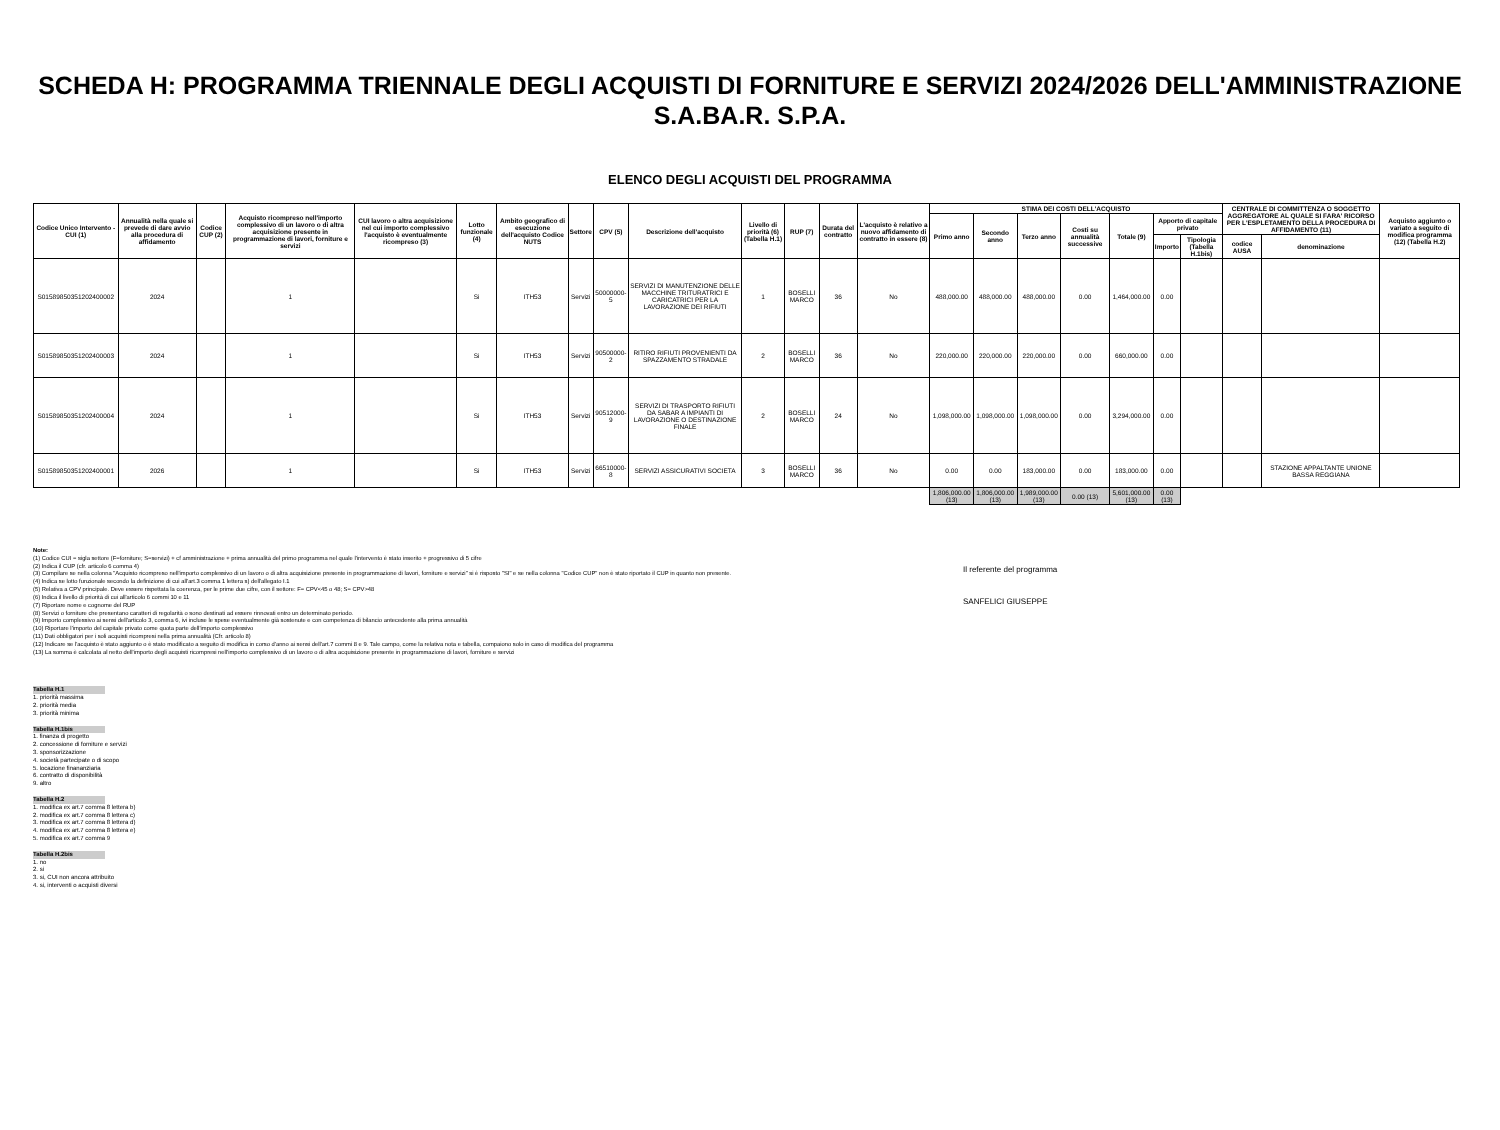SCHEDA H: PROGRAMMA TRIENNALE DEGLI ACQUISTI DI FORNITURE E SERVIZI 2024/2026 DELL'AMMINISTRAZIONE S.A.BA.R. S.P.A.
ELENCO DEGLI ACQUISTI DEL PROGRAMMA
| Codice Unico Intervento - CUI (1) | Annualità nella quale si prevede di dare avvio alla procedura di affidamento | Codice CUP (2) | Acquisto ricompreso nell'importo complessivo di un lavoro o di altra acquisizione presente in programmazione di lavori, forniture e servizi | CUI lavoro o altra acquisizione nel cui importo complessivo l'acquisto è eventualmente ricompreso (3) | Lotto funzionale (4) | Ambito geografico di esecuzione dell'acquisto Codice NUTS | Settore | CPV (5) | Descrizione dell'acquisto | Livello di priorità (6) (Tabella H.1) | RUP (7) | Durata del contratto | L'acquisto è relativo a nuovo affidamento di contratto in essere (8) | STIMA DEI COSTI DELL'ACQUISTO | | | | | | | CENTRALE DI COMMITTENZA O SOGGETTO AGGREGATORE AL QUALE SI FARA' RICORSO PER L'ESPLETAMENTO DELLA PROCEDURA DI AFFIDAMENTO (11) | | Acquisto aggiunto o variato a seguito di modifica programma (12) (Tabella H.2) |
| --- | --- | --- | --- | --- | --- | --- | --- | --- | --- | --- | --- | --- | --- | --- | --- | --- | --- | --- | --- | --- | --- | --- | --- |
| | | | | | | | | | | | | | | Primo anno | Secondo anno | Terzo anno | Costi su annualità successive | Totale (9) | Apporto di capitale privato | | | | |
| | | | | | | | | | | | | | | | | | | | Importo | Tipologia (Tabella H.1bis) | codice AUSA | denominazione | |
| S01589850351202400002 | 2024 | | 1 | | Si | ITH53 | Servizi | 50000000-5 | SERVIZI DI MANUTENZIONE DELLE MACCHINE TRITURATRICI E CARICATRICI PER LA LAVORAZIONE DEI RIFIUTI | 1 | BOSELLI MARCO | 36 | No | 488,000.00 | 488,000.00 | 488,000.00 | 0.00 | 1,464,000.00 | 0.00 | | | | |
| S01589850351202400003 | 2024 | | 1 | | Si | ITH53 | Servizi | 90500000-2 | RITIRO RIFIUTI PROVENIENTI DA SPAZZAMENTO STRADALE | 2 | BOSELLI MARCO | 36 | No | 220,000.00 | 220,000.00 | 220,000.00 | 0.00 | 660,000.00 | 0.00 | | | | |
| S01589850351202400004 | 2024 | | 1 | | Si | ITH53 | Servizi | 90512000-9 | SERVIZI DI TRASPORTO RIFIUTI DA SABAR A IMPIANTI DI LAVORAZIONE O DESTINAZIONE FINALE | 2 | BOSELLI MARCO | 24 | No | 1,098,000.00 | 1,098,000.00 | 1,098,000.00 | 0.00 | 3,294,000.00 | 0.00 | | | | |
| S01589850351202400001 | 2026 | | 1 | | Si | ITH53 | Servizi | 66510000-8 | SERVIZI ASSICURATIVI SOCIETA | 3 | BOSELLI MARCO | 36 | No | 0.00 | 0.00 | 183,000.00 | 0.00 | 183,000.00 | 0.00 | | | STAZIONE APPALTANTE UNIONE BASSA REGGIANA | |
| | | | | | | | | | | | | | | 1,806,000.00 (13) | 1,806,000.00 (13) | 1,989,000.00 (13) | 0.00 (13) | 5,601,000.00 (13) | 0.00 (13) | | | | |
Note:
(1) Codice CUI = sigla settore (F=forniture; S=servizi) + cf amministrazione + prima annualità del primo programma nel quale l'intervento è stato inserito + progressivo di 5 cifre
(2) Indica il CUP (cfr. articolo 6 comma 4)
(3) Compilare se nella colonna "Acquisto ricompreso nell'importo complessivo di un lavoro o di altra acquisizione presente in programmazione di lavori, forniture e servizi" si è risposto "SI" e se nella colonna "Codice CUP" non è stato riportato il CUP in quanto non presente.
(4) Indica se lotto funzionale secondo la definizione di cui all'art.3 comma 1 lettera s) dell'allegato I.1
(5) Relativa a CPV principale. Deve essere rispettata la coerenza, per le prime due cifre, con il settore: F= CPV<45 o 48; S= CPV>48
(6) Indica il livello di priorità di cui all'articolo 6 commi 10 e 11
(7) Riportare nome e cognome del RUP
(8) Servizi o forniture che presentano caratteri di regolarità o sono destinati ad essere rinnovati entro un determinato periodo.
(9) Importo complessivo ai sensi dell'articolo 3, comma 6, ivi incluse le spese eventualmente già sostenute e con competenza di bilancio antecedente alla prima annualità
(10) Riportare l'importo del capitale privato come quota parte dell'importo complessivo
(11) Dati obbligatori per i soli acquisti ricompresi nella prima annualità (Cfr. articolo 8)
(12) Indicare se l'acquisto è stato aggiunto o è stato modificato a seguito di modifica in corso d'anno ai sensi dell'art.7 commi 8 e 9. Tale campo, come la relativa nota e tabella, compaiono solo in caso di modifica del programma
(13) La somma è calcolata al netto dell'importo degli acquisti ricompresi nell'importo complessivo di un lavoro o di altra acquisizione presente in programmazione di lavori, forniture e servizi
Il referente del programma
SANFELICI GIUSEPPE
Tabella H.1
1. priorità massima
2. priorità media
3. priorità minima
Tabella H.1bis
1. finanza di progetto
2. concessione di forniture e servizi
3. sponsorizzazione
4. società partecipate o di scopo
5. locazione finananziaria
6. contratto di disponibilità
9. altro
Tabella H.2
1. modifica ex art.7 comma 8 lettera b)
2. modifica ex art.7 comma 8 lettera c)
3. modifica ex art.7 comma 8 lettera d)
4. modifica ex art.7 comma 8 lettera e)
5. modifica ex art.7 comma 9
Tabella H.2bis
1. no
2. si
3. si, CUI non ancora attribuito
4. si, interventi o acquisti diversi